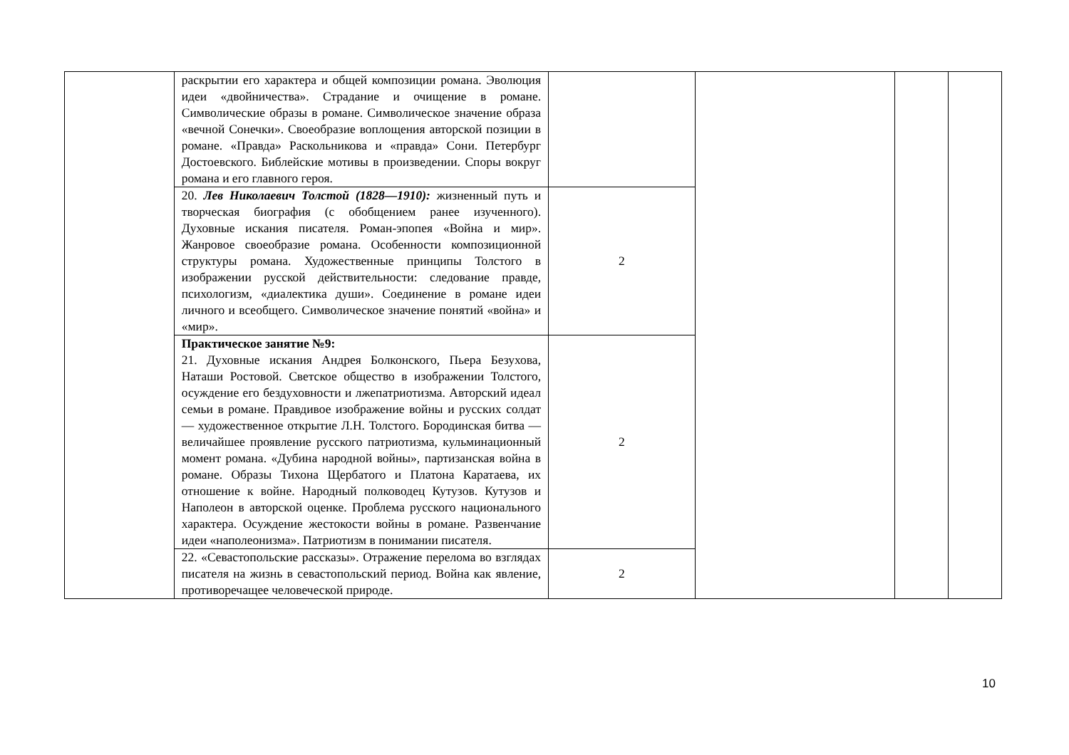| | раскрытии его характера и общей композиции романа. Эволюция идеи «двойничества». Страдание и очищение в романе. Символические образы в романе. Символическое значение образа «вечной Сонечки». Своеобразие воплощения авторской позиции в романе. «Правда» Раскольникова и «правда» Сони. Петербург Достоевского. Библейские мотивы в произведении. Споры вокруг романа и его главного героя. | | | | |
| | 20. Лев Николаевич Толстой (1828—1910): жизненный путь и творческая биография (с обобщением ранее изученного). Духовные искания писателя. Роман-эпопея «Война и мир». Жанровое своеобразие романа. Особенности композиционной структуры романа. Художественные принципы Толстого в изображении русской действительности: следование правде, психологизм, «диалектика души». Соединение в романе идеи личного и всеобщего. Символическое значение понятий «война» и «мир». | 2 | | | |
| | Практическое занятие №9: 21. Духовные искания Андрея Болконского, Пьера Безухова, Наташи Ростовой. Светское общество в изображении Толстого, осуждение его бездуховности и лжепатриотизма. Авторский идеал семьи в романе. Правдивое изображение войны и русских солдат — художественное открытие Л.Н. Толстого. Бородинская битва — величайшее проявление русского патриотизма, кульминационный момент романа. «Дубина народной войны», партизанская война в романе. Образы Тихона Щербатого и Платона Каратаева, их отношение к войне. Народный полководец Кутузов. Кутузов и Наполеон в авторской оценке. Проблема русского национального характера. Осуждение жестокости войны в романе. Развенчание идеи «наполеонизма». Патриотизм в понимании писателя. | 2 | | | |
| | 22. «Севастопольские рассказы». Отражение перелома во взглядах писателя на жизнь в севастопольский период. Война как явление, противоречащее человеческой природе. | 2 | | | |
10